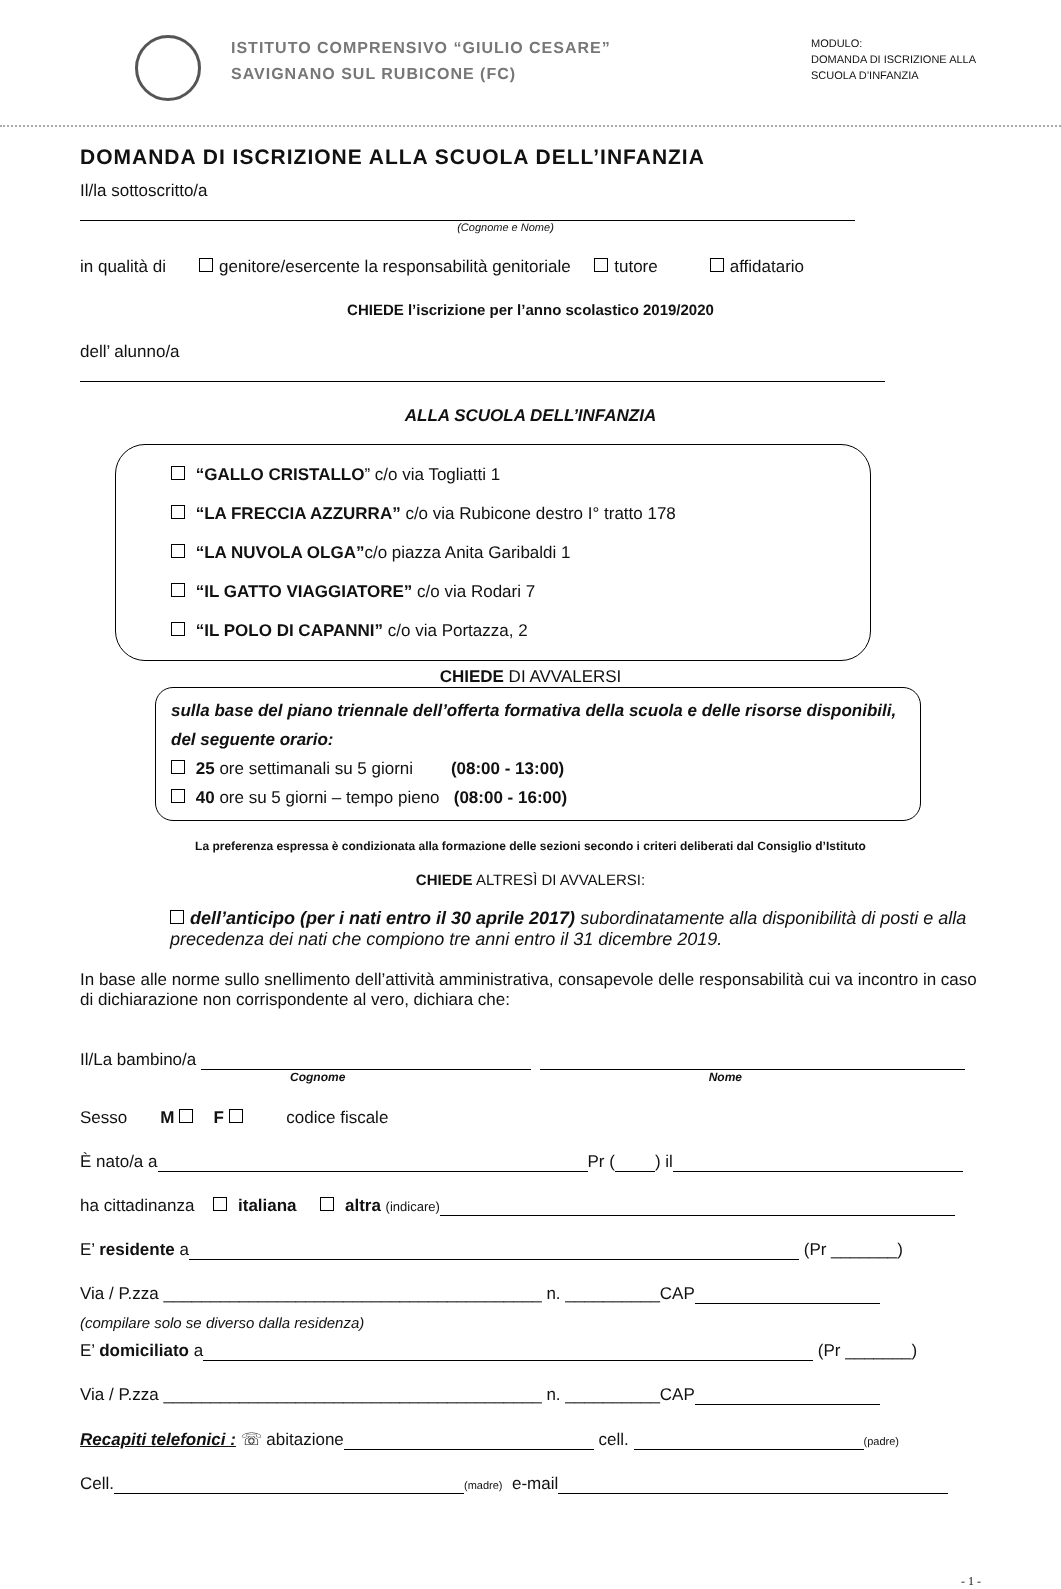ISTITUTO COMPRENSIVO “GIULIO CESARE”
SAVIGNANO SUL RUBICONE (FC)
MODULO:
DOMANDA DI ISCRIZIONE ALLA
SCUOLA D’INFANZIA
DOMANDA DI ISCRIZIONE ALLA SCUOLA DELL’INFANZIA
Il/la sottoscritto/a
(Cognome e Nome)
in qualità di genitore/esercente la responsabilità genitoriale tutore affidatario
CHIEDE l’iscrizione per l’anno scolastico 2019/2020
dell’ alunno/a
ALLA SCUOLA DELL’INFANZIA
“GALLO CRISTALLO” c/o via Togliatti 1
“LA FRECCIA AZZURRA” c/o via Rubicone destro I° tratto 178
“LA NUVOLA OLGA”c/o piazza Anita Garibaldi 1
“IL GATTO VIAGGIATORE” c/o via Rodari 7
“IL POLO DI CAPANNI” c/o via Portazza, 2
CHIEDE DI AVVALERSI
sulla base del piano triennale dell’offerta formativa della scuola e delle risorse disponibili, del seguente orario:
25 ore settimanali su 5 giorni (08:00 - 13:00)
40 ore su 5 giorni – tempo pieno (08:00 - 16:00)
La preferenza espressa è condizionata alla formazione delle sezioni secondo i criteri deliberati dal Consiglio d’Istituto
CHIEDE ALTRESÌ DI AVVALERSI:
dell’anticipo (per i nati entro il 30 aprile 2017) subordinatamente alla disponibilità di posti e alla precedenza dei nati che compiono tre anni entro il 31 dicembre 2019.
In base alle norme sullo snellimento dell’attività amministrativa, consapevole delle responsabilità cui va incontro in caso di dichiarazione non corrispondente al vero, dichiara che:
Il/La bambino/a
Cognome Nome
Sesso M F codice fiscale
È nato/a a Pr ( ) il
ha cittadinanza italiana altra (indicare)
E’ residente a (Pr _______)
Via / P.zza ________________________________________ n. __________CAP
(compilare solo se diverso dalla residenza)
E’ domiciliato a (Pr _______)
Via / P.zza ________________________________________ n. __________CAP
Recapiti telefonici : ☏ abitazione cell. (padre)
Cell. (madre) e-mail
- 1 -